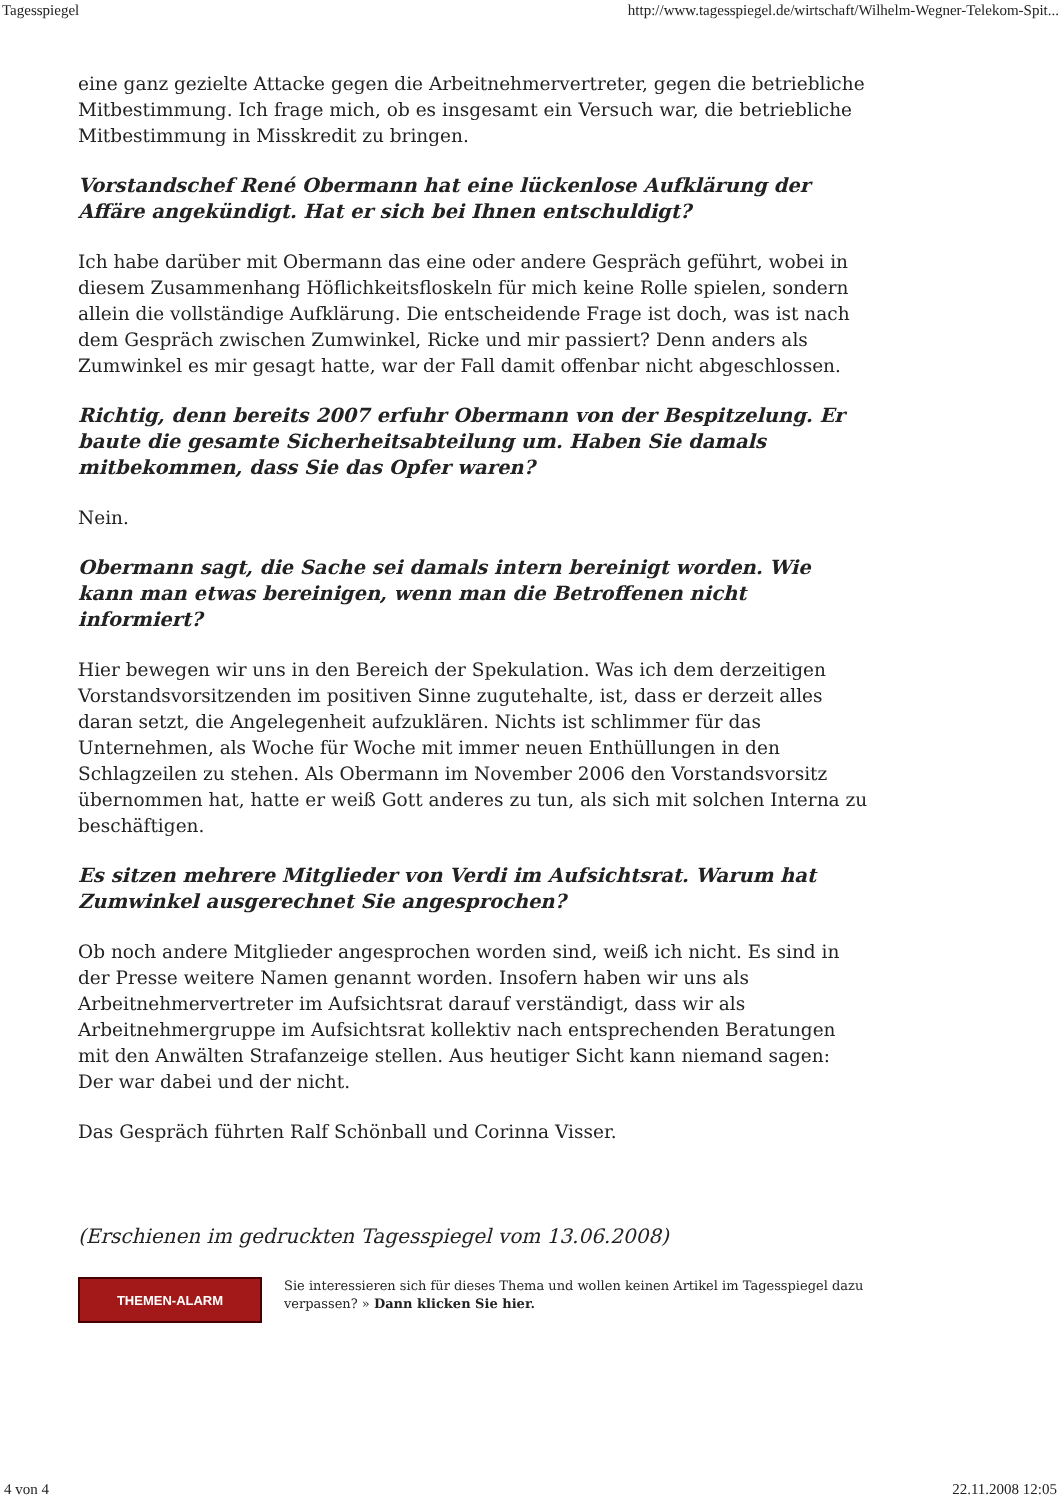Tagesspiegel http://www.tagesspiegel.de/wirtschaft/Wilhelm-Wegner-Telekom-Spit...
eine ganz gezielte Attacke gegen die Arbeitnehmervertreter, gegen die betriebliche Mitbestimmung. Ich frage mich, ob es insgesamt ein Versuch war, die betriebliche Mitbestimmung in Misskredit zu bringen.
Vorstandschef René Obermann hat eine lückenlose Aufklärung der Affäre angekündigt. Hat er sich bei Ihnen entschuldigt?
Ich habe darüber mit Obermann das eine oder andere Gespräch geführt, wobei in diesem Zusammenhang Höflichkeitsfloskeln für mich keine Rolle spielen, sondern allein die vollständige Aufklärung. Die entscheidende Frage ist doch, was ist nach dem Gespräch zwischen Zumwinkel, Ricke und mir passiert? Denn anders als Zumwinkel es mir gesagt hatte, war der Fall damit offenbar nicht abgeschlossen.
Richtig, denn bereits 2007 erfuhr Obermann von der Bespitzelung. Er baute die gesamte Sicherheitsabteilung um. Haben Sie damals mitbekommen, dass Sie das Opfer waren?
Nein.
Obermann sagt, die Sache sei damals intern bereinigt worden. Wie kann man etwas bereinigen, wenn man die Betroffenen nicht informiert?
Hier bewegen wir uns in den Bereich der Spekulation. Was ich dem derzeitigen Vorstandsvorsitzenden im positiven Sinne zugutehalte, ist, dass er derzeit alles daran setzt, die Angelegenheit aufzuklären. Nichts ist schlimmer für das Unternehmen, als Woche für Woche mit immer neuen Enthüllungen in den Schlagzeilen zu stehen. Als Obermann im November 2006 den Vorstandsvorsitz übernommen hat, hatte er weiß Gott anderes zu tun, als sich mit solchen Interna zu beschäftigen.
Es sitzen mehrere Mitglieder von Verdi im Aufsichtsrat. Warum hat Zumwinkel ausgerechnet Sie angesprochen?
Ob noch andere Mitglieder angesprochen worden sind, weiß ich nicht. Es sind in der Presse weitere Namen genannt worden. Insofern haben wir uns als Arbeitnehmervertreter im Aufsichtsrat darauf verständigt, dass wir als Arbeitnehmergruppe im Aufsichtsrat kollektiv nach entsprechenden Beratungen mit den Anwälten Strafanzeige stellen. Aus heutiger Sicht kann niemand sagen: Der war dabei und der nicht.
Das Gespräch führten Ralf Schönball und Corinna Visser.
(Erschienen im gedruckten Tagesspiegel vom 13.06.2008)
THEMEN-ALARM
Sie interessieren sich für dieses Thema und wollen keinen Artikel im Tagesspiegel dazu verpassen? » Dann klicken Sie hier.
4 von 4 22.11.2008 12:05